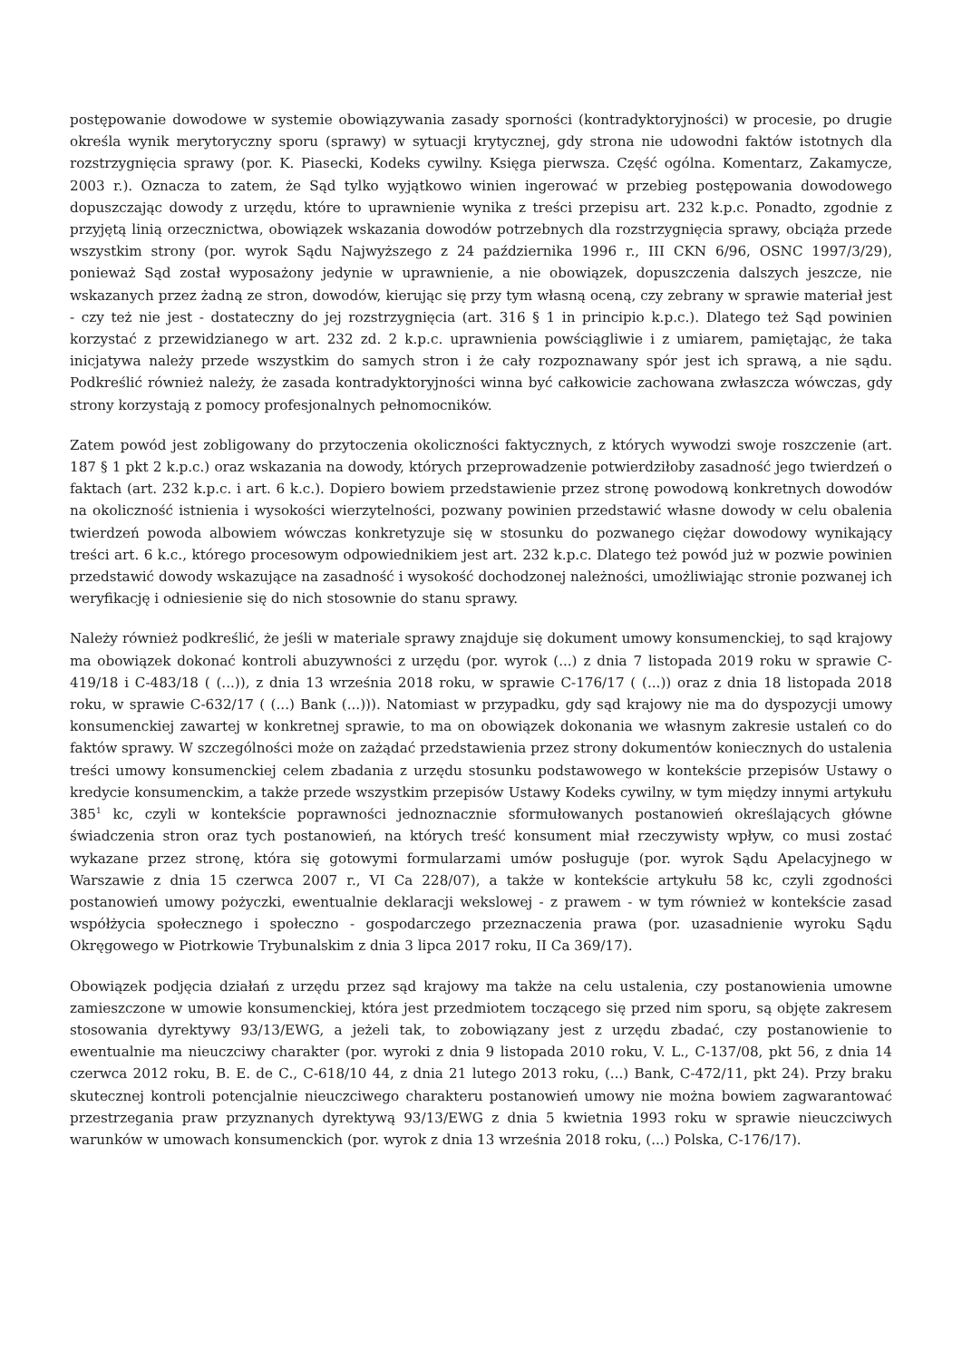postępowanie dowodowe w systemie obowiązywania zasady sporności (kontradyktoryjności) w procesie, po drugie określa wynik merytoryczny sporu (sprawy) w sytuacji krytycznej, gdy strona nie udowodni faktów istotnych dla rozstrzygnięcia sprawy (por. K. Piasecki, Kodeks cywilny. Księga pierwsza. Część ogólna. Komentarz, Zakamycze, 2003 r.). Oznacza to zatem, że Sąd tylko wyjątkowo winien ingerować w przebieg postępowania dowodowego dopuszczając dowody z urzędu, które to uprawnienie wynika z treści przepisu art. 232 k.p.c. Ponadto, zgodnie z przyjętą linią orzecznictwa, obowiązek wskazania dowodów potrzebnych dla rozstrzygnięcia sprawy, obciąża przede wszystkim strony (por. wyrok Sądu Najwyższego z 24 października 1996 r., III CKN 6/96, OSNC 1997/3/29), ponieważ Sąd został wyposażony jedynie w uprawnienie, a nie obowiązek, dopuszczenia dalszych jeszcze, nie wskazanych przez żadną ze stron, dowodów, kierując się przy tym własną oceną, czy zebrany w sprawie materiał jest - czy też nie jest - dostateczny do jej rozstrzygnięcia (art. 316 § 1 in principio k.p.c.). Dlatego też Sąd powinien korzystać z przewidzianego w art. 232 zd. 2 k.p.c. uprawnienia powściągliwie i z umiarem, pamiętając, że taka inicjatywa należy przede wszystkim do samych stron i że cały rozpoznawany spór jest ich sprawą, a nie sądu. Podkreślić również należy, że zasada kontradyktoryjności winna być całkowicie zachowana zwłaszcza wówczas, gdy strony korzystają z pomocy profesjonalnych pełnomocników.
Zatem powód jest zobligowany do przytoczenia okoliczności faktycznych, z których wywodzi swoje roszczenie (art. 187 § 1 pkt 2 k.p.c.) oraz wskazania na dowody, których przeprowadzenie potwierdziłoby zasadność jego twierdzeń o faktach (art. 232 k.p.c. i art. 6 k.c.). Dopiero bowiem przedstawienie przez stronę powodową konkretnych dowodów na okoliczność istnienia i wysokości wierzytelności, pozwany powinien przedstawić własne dowody w celu obalenia twierdzeń powoda albowiem wówczas konkretyzuje się w stosunku do pozwanego ciężar dowodowy wynikający treści art. 6 k.c., którego procesowym odpowiednikiem jest art. 232 k.p.c. Dlatego też powód już w pozwie powinien przedstawić dowody wskazujące na zasadność i wysokość dochodzonej należności, umożliwiając stronie pozwanej ich weryfikację i odniesienie się do nich stosownie do stanu sprawy.
Należy również podkreślić, że jeśli w materiale sprawy znajduje się dokument umowy konsumenckiej, to sąd krajowy ma obowiązek dokonać kontroli abuzywności z urzędu (por. wyrok (...) z dnia 7 listopada 2019 roku w sprawie C-419/18 i C-483/18 ( (...)), z dnia 13 września 2018 roku, w sprawie C-176/17 ( (...)) oraz z dnia 18 listopada 2018 roku, w sprawie C-632/17 ( (...) Bank (...))). Natomiast w przypadku, gdy sąd krajowy nie ma do dyspozycji umowy konsumenckiej zawartej w konkretnej sprawie, to ma on obowiązek dokonania we własnym zakresie ustaleń co do faktów sprawy. W szczególności może on zażądać przedstawienia przez strony dokumentów koniecznych do ustalenia treści umowy konsumenckiej celem zbadania z urzędu stosunku podstawowego w kontekście przepisów Ustawy o kredycie konsumenckim, a także przede wszystkim przepisów Ustawy Kodeks cywilny, w tym między innymi artykułu 385<sup>1</sup> kc, czyli w kontekście poprawności jednoznacznie sformułowanych postanowień określających główne świadczenia stron oraz tych postanowień, na których treść konsument miał rzeczywisty wpływ, co musi zostać wykazane przez stronę, która się gotowymi formularzami umów posługuje (por. wyrok Sądu Apelacyjnego w Warszawie z dnia 15 czerwca 2007 r., VI Ca 228/07), a także w kontekście artykułu 58 kc, czyli zgodności postanowień umowy pożyczki, ewentualnie deklaracji wekslowej - z prawem - w tym również w kontekście zasad współżycia społecznego i społeczno - gospodarczego przeznaczenia prawa (por. uzasadnienie wyroku Sądu Okręgowego w Piotrkowie Trybunalskim z dnia 3 lipca 2017 roku, II Ca 369/17).
Obowiązek podjęcia działań z urzędu przez sąd krajowy ma także na celu ustalenia, czy postanowienia umowne zamieszczone w umowie konsumenckiej, która jest przedmiotem toczącego się przed nim sporu, są objęte zakresem stosowania dyrektywy 93/13/EWG, a jeżeli tak, to zobowiązany jest z urzędu zbadać, czy postanowienie to ewentualnie ma nieuczciwy charakter (por. wyroki z dnia 9 listopada 2010 roku, V. L., C-137/08, pkt 56, z dnia 14 czerwca 2012 roku, B. E. de C., C-618/10 44, z dnia 21 lutego 2013 roku, (...) Bank, C-472/11, pkt 24). Przy braku skutecznej kontroli potencjalnie nieuczciwego charakteru postanowień umowy nie można bowiem zagwarantować przestrzegania praw przyznanych dyrektywą 93/13/EWG z dnia 5 kwietnia 1993 roku w sprawie nieuczciwych warunków w umowach konsumenckich (por. wyrok z dnia 13 września 2018 roku, (...) Polska, C-176/17).